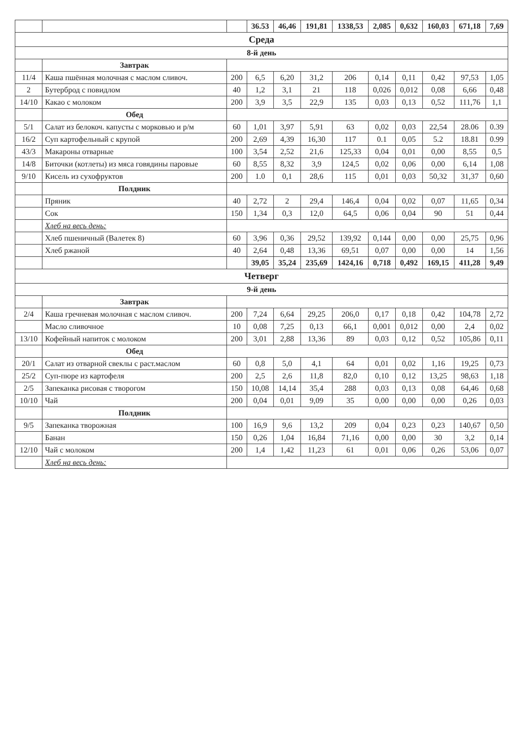| | | | 36.53 | 46,46 | 191,81 | 1338,53 | 2,085 | 0,632 | 160,03 | 671,18 | 7,69 |
| Среда | | | | | | | | | | | |
| 8-й день | | | | | | | | | | | |
| | Завтрак | | | | | | | | | | |
| 11/4 | Каша пшённая молочная с маслом сливоч. | 200 | 6,5 | 6,20 | 31,2 | 206 | 0,14 | 0,11 | 0,42 | 97,53 | 1,05 |
| 2 | Бутерброд с повидлом | 40 | 1,2 | 3,1 | 21 | 118 | 0,026 | 0,012 | 0,08 | 6,66 | 0,48 |
| 14/10 | Какао с молоком | 200 | 3,9 | 3,5 | 22,9 | 135 | 0,03 | 0,13 | 0,52 | 111,76 | 1,1 |
| | Обед | | | | | | | | | | |
| 5/1 | Салат из белокоч. капусты с морковью и р/м | 60 | 1,01 | 3,97 | 5,91 | 63 | 0,02 | 0,03 | 22,54 | 28.06 | 0.39 |
| 16/2 | Суп картофельный с крупой | 200 | 2,69 | 4,39 | 16,30 | 117 | 0.1 | 0,05 | 5.2 | 18.81 | 0.99 |
| 43/3 | Макароны отварные | 100 | 3,54 | 2,52 | 21,6 | 125,33 | 0,04 | 0,01 | 0,00 | 8,55 | 0,5 |
| 14/8 | Биточки (котлеты) из мяса говядины паровые | 60 | 8,55 | 8,32 | 3,9 | 124,5 | 0,02 | 0,06 | 0,00 | 6,14 | 1,08 |
| 9/10 | Кисель из сухофруктов | 200 | 1.0 | 0,1 | 28,6 | 115 | 0,01 | 0,03 | 50,32 | 31,37 | 0,60 |
| | Полдник | | | | | | | | | | |
| | Пряник | 40 | 2,72 | 2 | 29,4 | 146,4 | 0,04 | 0,02 | 0,07 | 11,65 | 0,34 |
| | Сок | 150 | 1,34 | 0,3 | 12,0 | 64,5 | 0,06 | 0,04 | 90 | 51 | 0,44 |
| | Хлеб на весь день: | | | | | | | | | | |
| | Хлеб пшеничный (Валетек 8) | 60 | 3,96 | 0,36 | 29,52 | 139,92 | 0,144 | 0,00 | 0,00 | 25,75 | 0,96 |
| | Хлеб ржаной | 40 | 2,64 | 0,48 | 13,36 | 69,51 | 0,07 | 0,00 | 0,00 | 14 | 1,56 |
| | | | 39,05 | 35,24 | 235,69 | 1424,16 | 0,718 | 0,492 | 169,15 | 411,28 | 9,49 |
| Четверг | | | | | | | | | | | |
| 9-й день | | | | | | | | | | | |
| | Завтрак | | | | | | | | | | |
| 2/4 | Каша гречневая молочная с маслом сливоч. | 200 | 7,24 | 6,64 | 29,25 | 206,0 | 0,17 | 0,18 | 0,42 | 104,78 | 2,72 |
| | Масло сливочное | 10 | 0,08 | 7,25 | 0,13 | 66,1 | 0,001 | 0,012 | 0,00 | 2,4 | 0,02 |
| 13/10 | Кофейный напиток с молоком | 200 | 3,01 | 2,88 | 13,36 | 89 | 0,03 | 0,12 | 0,52 | 105,86 | 0,11 |
| | Обед | | | | | | | | | | |
| 20/1 | Салат из отварной свеклы с раст.маслом | 60 | 0,8 | 5,0 | 4,1 | 64 | 0,01 | 0,02 | 1,16 | 19,25 | 0,73 |
| 25/2 | Суп-пюре из картофеля | 200 | 2,5 | 2,6 | 11,8 | 82,0 | 0,10 | 0,12 | 13,25 | 98,63 | 1,18 |
| 2/5 | Запеканка рисовая с творогом | 150 | 10,08 | 14,14 | 35,4 | 288 | 0,03 | 0,13 | 0,08 | 64,46 | 0,68 |
| 10/10 | Чай | 200 | 0,04 | 0,01 | 9,09 | 35 | 0,00 | 0,00 | 0,00 | 0,26 | 0,03 |
| | Полдник | | | | | | | | | | |
| 9/5 | Запеканка творожная | 100 | 16,9 | 9,6 | 13,2 | 209 | 0,04 | 0,23 | 0,23 | 140,67 | 0,50 |
| | Банан | 150 | 0,26 | 1,04 | 16,84 | 71,16 | 0,00 | 0,00 | 30 | 3,2 | 0,14 |
| 12/10 | Чай с молоком | 200 | 1,4 | 1,42 | 11,23 | 61 | 0,01 | 0,06 | 0,26 | 53,06 | 0,07 |
| | Хлеб на весь день: | | | | | | | | | | |